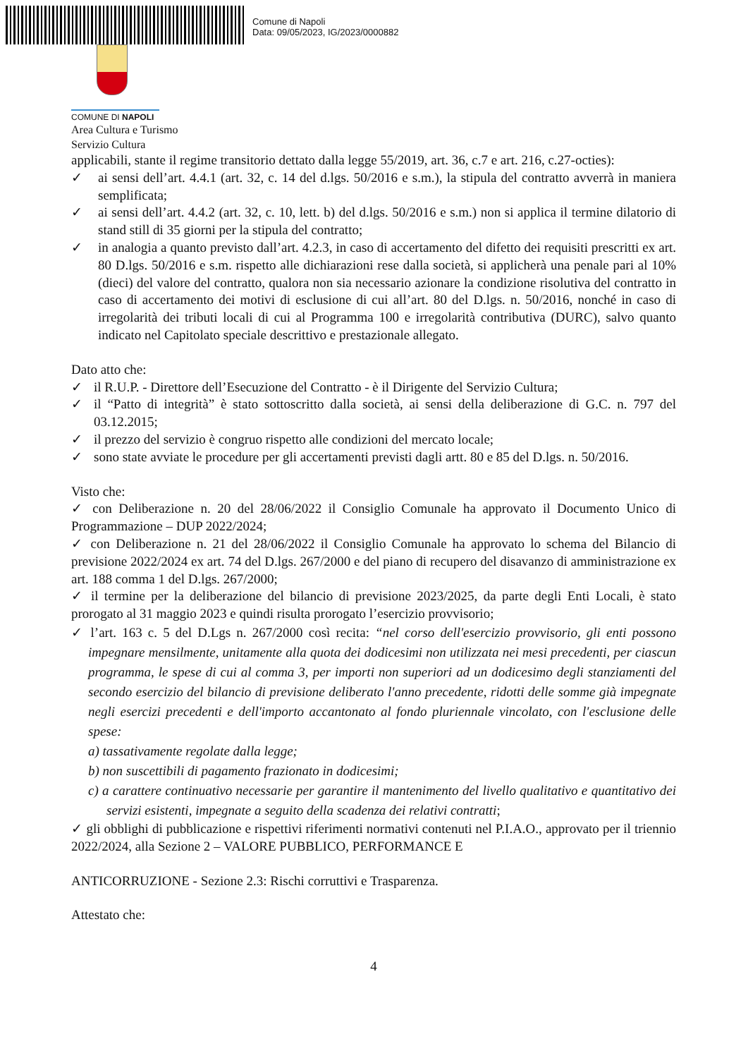Comune di Napoli
Data: 09/05/2023, IG/2023/0000882
COMUNE DI NAPOLI
Area Cultura e Turismo
Servizio Cultura
applicabili, stante il regime transitorio dettato dalla legge 55/2019, art. 36, c.7 e art. 216, c.27-octies):
✓ ai sensi dell’art. 4.4.1 (art. 32, c. 14 del d.lgs. 50/2016 e s.m.), la stipula del contratto avverrà in maniera semplificata;
✓ ai sensi dell’art. 4.4.2 (art. 32, c. 10, lett. b) del d.lgs. 50/2016 e s.m.) non si applica il termine dilatorio di stand still di 35 giorni per la stipula del contratto;
✓ in analogia a quanto previsto dall’art. 4.2.3, in caso di accertamento del difetto dei requisiti prescritti ex art. 80 D.lgs. 50/2016 e s.m. rispetto alle dichiarazioni rese dalla società, si applicherà una penale pari al 10% (dieci) del valore del contratto, qualora non sia necessario azionare la condizione risolutiva del contratto in caso di accertamento dei motivi di esclusione di cui all’art. 80 del D.lgs. n. 50/2016, nonché in caso di irregolarità dei tributi locali di cui al Programma 100 e irregolarità contributiva (DURC), salvo quanto indicato nel Capitolato speciale descrittivo e prestazionale allegato.
Dato atto che:
✓ il R.U.P. - Direttore dell’Esecuzione del Contratto - è il Dirigente del Servizio Cultura;
✓ il “Patto di integrità” è stato sottoscritto dalla società, ai sensi della deliberazione di G.C. n. 797 del 03.12.2015;
✓ il prezzo del servizio è congruo rispetto alle condizioni del mercato locale;
✓ sono state avviate le procedure per gli accertamenti previsti dagli artt. 80 e 85 del D.lgs. n. 50/2016.
Visto che:
✓ con Deliberazione n. 20 del 28/06/2022 il Consiglio Comunale ha approvato il Documento Unico di Programmazione – DUP 2022/2024;
✓ con Deliberazione n. 21 del 28/06/2022 il Consiglio Comunale ha approvato lo schema del Bilancio di previsione 2022/2024 ex art. 74 del D.lgs. 267/2000 e del piano di recupero del disavanzo di amministrazione ex art. 188 comma 1 del D.lgs. 267/2000;
✓ il termine per la deliberazione del bilancio di previsione 2023/2025, da parte degli Enti Locali, è stato prorogato al 31 maggio 2023 e quindi risulta prorogato l’esercizio provvisorio;
✓ l’art. 163 c. 5 del D.Lgs n. 267/2000 così recita: “nel corso dell'esercizio provvisorio, gli enti possono impegnare mensilmente, unitamente alla quota dei dodicesimi non utilizzata nei mesi precedenti, per ciascun programma, le spese di cui al comma 3, per importi non superiori ad un dodicesimo degli stanziamenti del secondo esercizio del bilancio di previsione deliberato l'anno precedente, ridotti delle somme già impegnate negli esercizi precedenti e dell'importo accantonato al fondo pluriennale vincolato, con l'esclusione delle spese:
a) tassativamente regolate dalla legge;
b) non suscettibili di pagamento frazionato in dodicesimi;
c) a carattere continuativo necessarie per garantire il mantenimento del livello qualitativo e quantitativo dei servizi esistenti, impegnate a seguito della scadenza dei relativi contratti;
✓ gli obblighi di pubblicazione e rispettivi riferimenti normativi contenuti nel P.I.A.O., approvato per il triennio 2022/2024, alla Sezione 2 – VALORE PUBBLICO, PERFORMANCE E
ANTICORRUZIONE - Sezione 2.3: Rischi corruttivi e Trasparenza.
Attestato che:
4